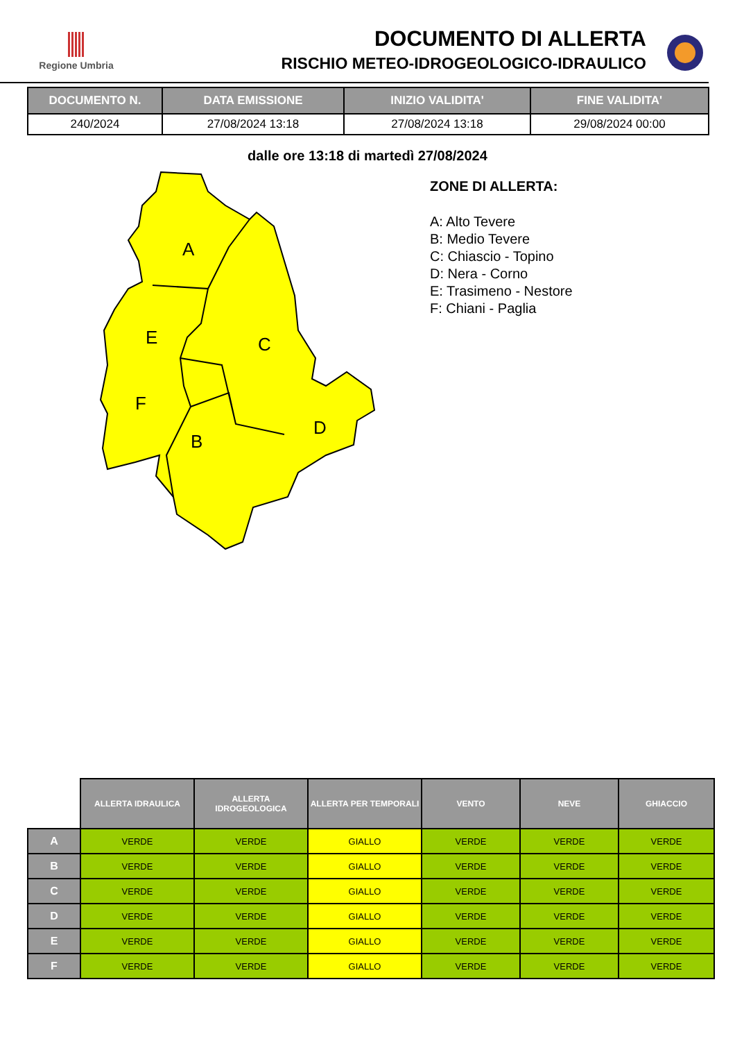Regione Umbria
DOCUMENTO DI ALLERTA
RISCHIO METEO-IDROGEOLOGICO-IDRAULICO
| DOCUMENTO N. | DATA EMISSIONE | INIZIO VALIDITA' | FINE VALIDITA' |
| --- | --- | --- | --- |
| 240/2024 | 27/08/2024 13:18 | 27/08/2024 13:18 | 29/08/2024 00:00 |
dalle ore 13:18 di martedì 27/08/2024
A
C
E
F
D
B
ZONE DI ALLERTA:
A: Alto Tevere
B: Medio Tevere
C: Chiascio - Topino
D: Nera - Corno
E: Trasimeno - Nestore
F: Chiani - Paglia
| | ALLERTA IDRAULICA | ALLERTA IDROGEOLOGICA | ALLERTA PER TEMPORALI | VENTO | NEVE | GHIACCIO |
| --- | --- | --- | --- | --- | --- | --- |
| A | VERDE | VERDE | GIALLO | VERDE | VERDE | VERDE |
| B | VERDE | VERDE | GIALLO | VERDE | VERDE | VERDE |
| C | VERDE | VERDE | GIALLO | VERDE | VERDE | VERDE |
| D | VERDE | VERDE | GIALLO | VERDE | VERDE | VERDE |
| E | VERDE | VERDE | GIALLO | VERDE | VERDE | VERDE |
| F | VERDE | VERDE | GIALLO | VERDE | VERDE | VERDE |